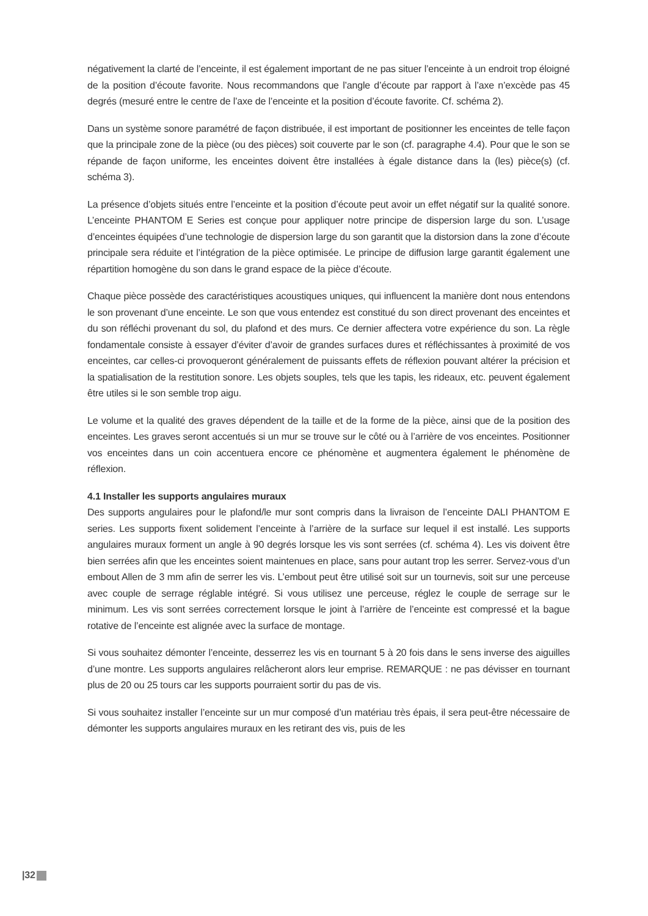négativement la clarté de l’enceinte, il est également important de ne pas situer l’enceinte à un endroit trop éloigné de la position d’écoute favorite. Nous recommandons que l’angle d’écoute par rapport à l’axe n’excède pas 45 degrés (mesuré entre le centre de l’axe de l’enceinte et la position d’écoute favorite. Cf. schéma 2).
Dans un système sonore paramétré de façon distribuée, il est important de positionner les enceintes de telle façon que la principale zone de la pièce (ou des pièces) soit couverte par le son (cf. paragraphe 4.4). Pour que le son se répande de façon uniforme, les enceintes doivent être installées à égale distance dans la (les) pièce(s) (cf. schéma 3).
La présence d’objets situés entre l’enceinte et la position d’écoute peut avoir un effet négatif sur la qualité sonore. L’enceinte PHANTOM E Series est conçue pour appliquer notre principe de dispersion large du son. L’usage d’enceintes équipées d’une technologie de dispersion large du son garantit que la distorsion dans la zone d’écoute principale sera réduite et l’intégration de la pièce optimisée. Le principe de diffusion large garantit également une répartition homogène du son dans le grand espace de la pièce d’écoute.
Chaque pièce possède des caractéristiques acoustiques uniques, qui influencent la manière dont nous entendons le son provenant d’une enceinte. Le son que vous entendez est constitué du son direct provenant des enceintes et du son réfléchi provenant du sol, du plafond et des murs. Ce dernier affectera votre expérience du son. La règle fondamentale consiste à essayer d’éviter d’avoir de grandes surfaces dures et réfléchissantes à proximité de vos enceintes, car celles-ci provoqueront généralement de puissants effets de réflexion pouvant altérer la précision et la spatialisation de la restitution sonore. Les objets souples, tels que les tapis, les rideaux, etc. peuvent également être utiles si le son semble trop aigu.
Le volume et la qualité des graves dépendent de la taille et de la forme de la pièce, ainsi que de la position des enceintes. Les graves seront accentués si un mur se trouve sur le côté ou à l’arrière de vos enceintes. Positionner vos enceintes dans un coin accentuera encore ce phénomène et augmentera également le phénomène de réflexion.
4.1 Installer les supports angulaires muraux
Des supports angulaires pour le plafond/le mur sont compris dans la livraison de l’enceinte DALI PHANTOM E series. Les supports fixent solidement l’enceinte à l’arrière de la surface sur lequel il est installé. Les supports angulaires muraux forment un angle à 90 degrés lorsque les vis sont serrées (cf. schéma 4). Les vis doivent être bien serrées afin que les enceintes soient maintenues en place, sans pour autant trop les serrer. Servez-vous d’un embout Allen de 3 mm afin de serrer les vis. L’embout peut être utilisé soit sur un tournevis, soit sur une perceuse avec couple de serrage réglable intégré. Si vous utilisez une perceuse, réglez le couple de serrage sur le minimum. Les vis sont serrées correctement lorsque le joint à l’arrière de l’enceinte est compressé et la bague rotative de l’enceinte est alignée avec la surface de montage.
Si vous souhaitez démonter l’enceinte, desserrez les vis en tournant 5 à 20 fois dans le sens inverse des aiguilles d’une montre. Les supports angulaires relâcheront alors leur emprise. REMARQUE : ne pas dévisser en tournant plus de 20 ou 25 tours car les supports pourraient sortir du pas de vis.
Si vous souhaitez installer l’enceinte sur un mur composé d’un matériau très épais, il sera peut-être nécessaire de démonter les supports angulaires muraux en les retirant des vis, puis de les
|32